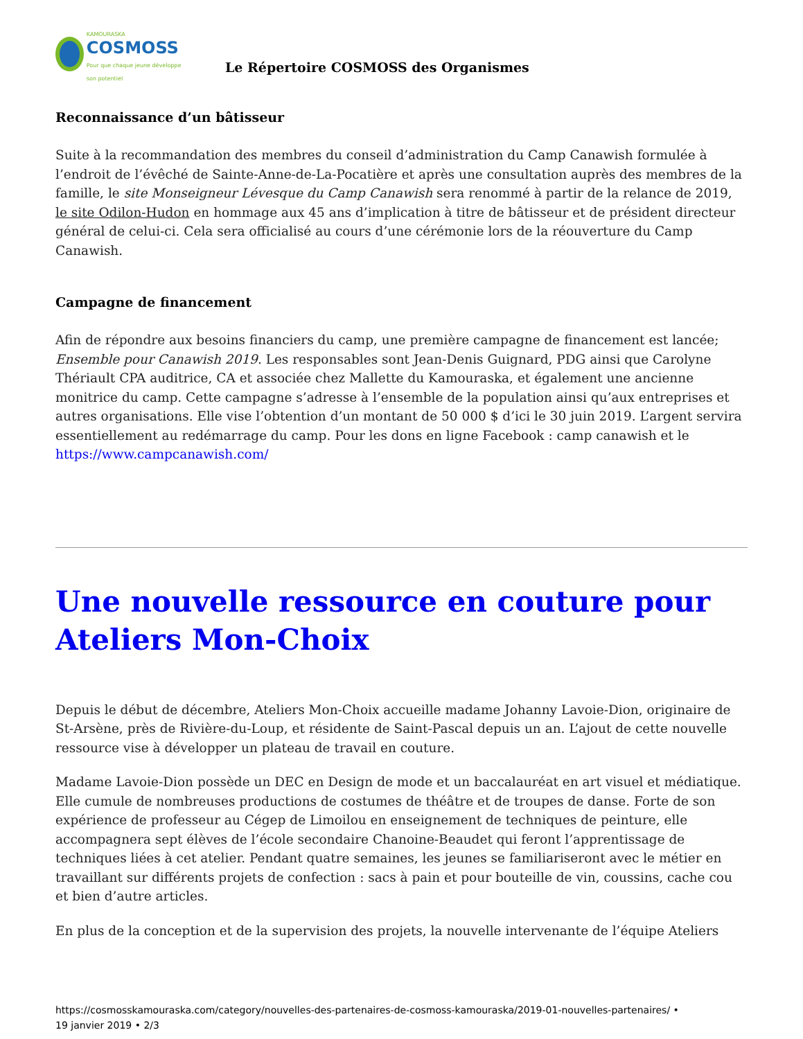KAMOURASKA
COSMOSS
Pour que chaque jeune développe son potentiel
Le Répertoire COSMOSS des Organismes
Reconnaissance d’un bâtisseur
Suite à la recommandation des membres du conseil d’administration du Camp Canawish formulée à l’endroit de l’évêché de Sainte-Anne-de-La-Pocatière et après une consultation auprès des membres de la famille, le site Monseigneur Lévesque du Camp Canawish sera renommé à partir de la relance de 2019, le site Odilon-Hudon en hommage aux 45 ans d’implication à titre de bâtisseur et de président directeur général de celui-ci. Cela sera officialisé au cours d’une cérémonie lors de la réouverture du Camp Canawish.
Campagne de financement
Afin de répondre aux besoins financiers du camp, une première campagne de financement est lancée; Ensemble pour Canawish 2019. Les responsables sont Jean-Denis Guignard, PDG ainsi que Carolyne Thériault CPA auditrice, CA et associée chez Mallette du Kamouraska, et également une ancienne monitrice du camp. Cette campagne s’adresse à l’ensemble de la population ainsi qu’aux entreprises et autres organisations. Elle vise l’obtention d’un montant de 50 000 $ d’ici le 30 juin 2019. L’argent servira essentiellement au redémarrage du camp. Pour les dons en ligne Facebook : camp canawish et le https://www.campcanawish.com/
Une nouvelle ressource en couture pour Ateliers Mon-Choix
Depuis le début de décembre, Ateliers Mon-Choix accueille madame Johanny Lavoie-Dion, originaire de St-Arsène, près de Rivière-du-Loup, et résidente de Saint-Pascal depuis un an. L’ajout de cette nouvelle ressource vise à développer un plateau de travail en couture.
Madame Lavoie-Dion possède un DEC en Design de mode et un baccalauréat en art visuel et médiatique. Elle cumule de nombreuses productions de costumes de théâtre et de troupes de danse. Forte de son expérience de professeur au Cégep de Limoilou en enseignement de techniques de peinture, elle accompagnera sept élèves de l’école secondaire Chanoine-Beaudet qui feront l’apprentissage de techniques liées à cet atelier. Pendant quatre semaines, les jeunes se familiariseront avec le métier en travaillant sur différents projets de confection : sacs à pain et pour bouteille de vin, coussins, cache cou et bien d’autre articles.
En plus de la conception et de la supervision des projets, la nouvelle intervenante de l’équipe Ateliers
https://cosmosskamouraska.com/category/nouvelles-des-partenaires-de-cosmoss-kamouraska/2019-01-nouvelles-partenaires/ •
19 janvier 2019 • 2/3